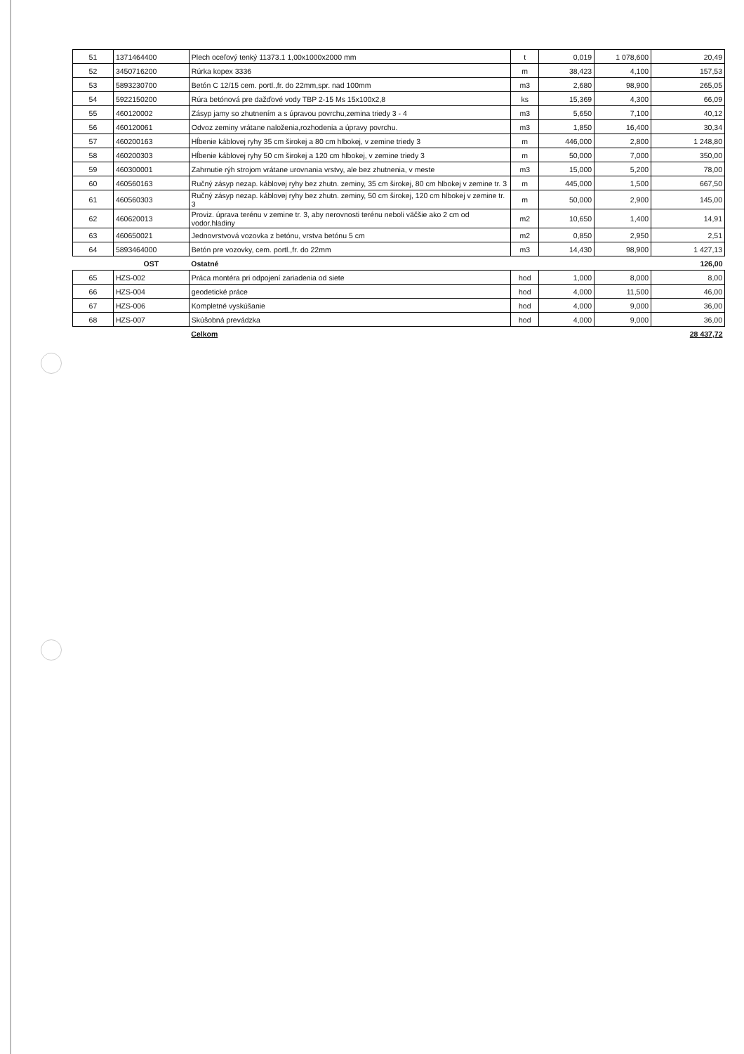| 51 | 1371464400 | Plech oceľový tenký 11373.1 1,00x1000x2000 mm | t | 0,019 | 1 078,600 | 20,49 |
| 52 | 3450716200 | Rúrka kopex 3336 | m | 38,423 | 4,100 | 157,53 |
| 53 | 5893230700 | Betón C 12/15 cem. portl.,fr. do 22mm,spr. nad 100mm | m3 | 2,680 | 98,900 | 265,05 |
| 54 | 5922150200 | Rúra betónová pre dažďové vody TBP 2-15 Ms 15x100x2,8 | ks | 15,369 | 4,300 | 66,09 |
| 55 | 460120002 | Zásyp jamy so zhutnením a s úpravou povrchu,zemina triedy 3 - 4 | m3 | 5,650 | 7,100 | 40,12 |
| 56 | 460120061 | Odvoz zeminy vrátane naloženia,rozhodenia a úpravy povrchu. | m3 | 1,850 | 16,400 | 30,34 |
| 57 | 460200163 | Hĺbenie káblovej ryhy 35 cm širokej a 80 cm hlbokej, v zemine triedy 3 | m | 446,000 | 2,800 | 1 248,80 |
| 58 | 460200303 | Hĺbenie káblovej ryhy 50 cm širokej a 120 cm hlbokej, v zemine triedy 3 | m | 50,000 | 7,000 | 350,00 |
| 59 | 460300001 | Zahrnutie rýh strojom vrátane urovnania vrstvy, ale bez zhutnenia, v meste | m3 | 15,000 | 5,200 | 78,00 |
| 60 | 460560163 | Ručný zásyp nezap. káblovej ryhy bez zhutn. zeminy, 35 cm širokej, 80 cm hlbokej v zemine tr. 3 | m | 445,000 | 1,500 | 667,50 |
| 61 | 460560303 | Ručný zásyp nezap. káblovej ryhy bez zhutn. zeminy, 50 cm širokej, 120 cm hlbokej v zemine tr. 3 | m | 50,000 | 2,900 | 145,00 |
| 62 | 460620013 | Proviz. úprava terénu v zemine tr. 3, aby nerovnosti terénu neboli väčšie ako 2 cm od vodor.hladiny | m2 | 10,650 | 1,400 | 14,91 |
| 63 | 460650021 | Jednovrstvová vozovka z betónu, vrstva betónu 5 cm | m2 | 0,850 | 2,950 | 2,51 |
| 64 | 5893464000 | Betón pre vozovky, cem. portl.,fr. do 22mm | m3 | 14,430 | 98,900 | 1 427,13 |
| | OST | Ostatné | | | | 126,00 |
| 65 | HZS-002 | Práca montéra pri odpojení zariadenia od siete | hod | 1,000 | 8,000 | 8,00 |
| 66 | HZS-004 | geodetické práce | hod | 4,000 | 11,500 | 46,00 |
| 67 | HZS-006 | Kompletné vyskúšanie | hod | 4,000 | 9,000 | 36,00 |
| 68 | HZS-007 | Skúšobná prevádzka | hod | 4,000 | 9,000 | 36,00 |
| | | Celkom | | | | 28 437,72 |